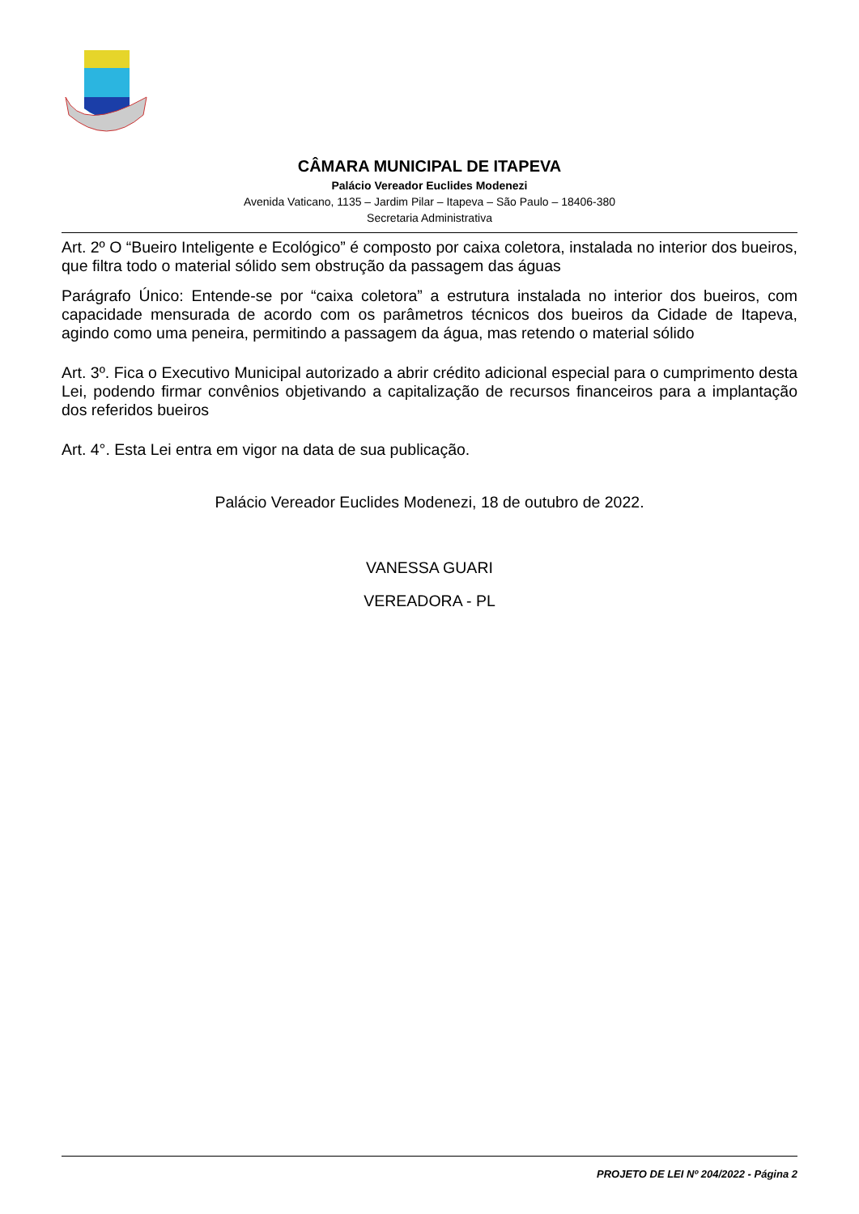CÂMARA MUNICIPAL DE ITAPEVA
Palácio Vereador Euclides Modenezi
Avenida Vaticano, 1135 – Jardim Pilar – Itapeva – São Paulo – 18406-380
Secretaria Administrativa
Art. 2º O “Bueiro Inteligente e Ecológico” é composto por caixa coletora, instalada no interior dos bueiros, que filtra todo o material sólido sem obstrução da passagem das águas
Parágrafo Único: Entende-se por “caixa coletora” a estrutura instalada no interior dos bueiros, com capacidade mensurada de acordo com os parâmetros técnicos dos bueiros da Cidade de Itapeva, agindo como uma peneira, permitindo a passagem da água, mas retendo o material sólido
Art. 3º. Fica o Executivo Municipal autorizado a abrir crédito adicional especial para o cumprimento desta Lei, podendo firmar convênios objetivando a capitalização de recursos financeiros para a implantação dos referidos bueiros
Art. 4°. Esta Lei entra em vigor na data de sua publicação.
Palácio Vereador Euclides Modenezi, 18 de outubro de 2022.
VANESSA GUARI
VEREADORA - PL
PROJETO DE LEI Nº 204/2022 - Página 2